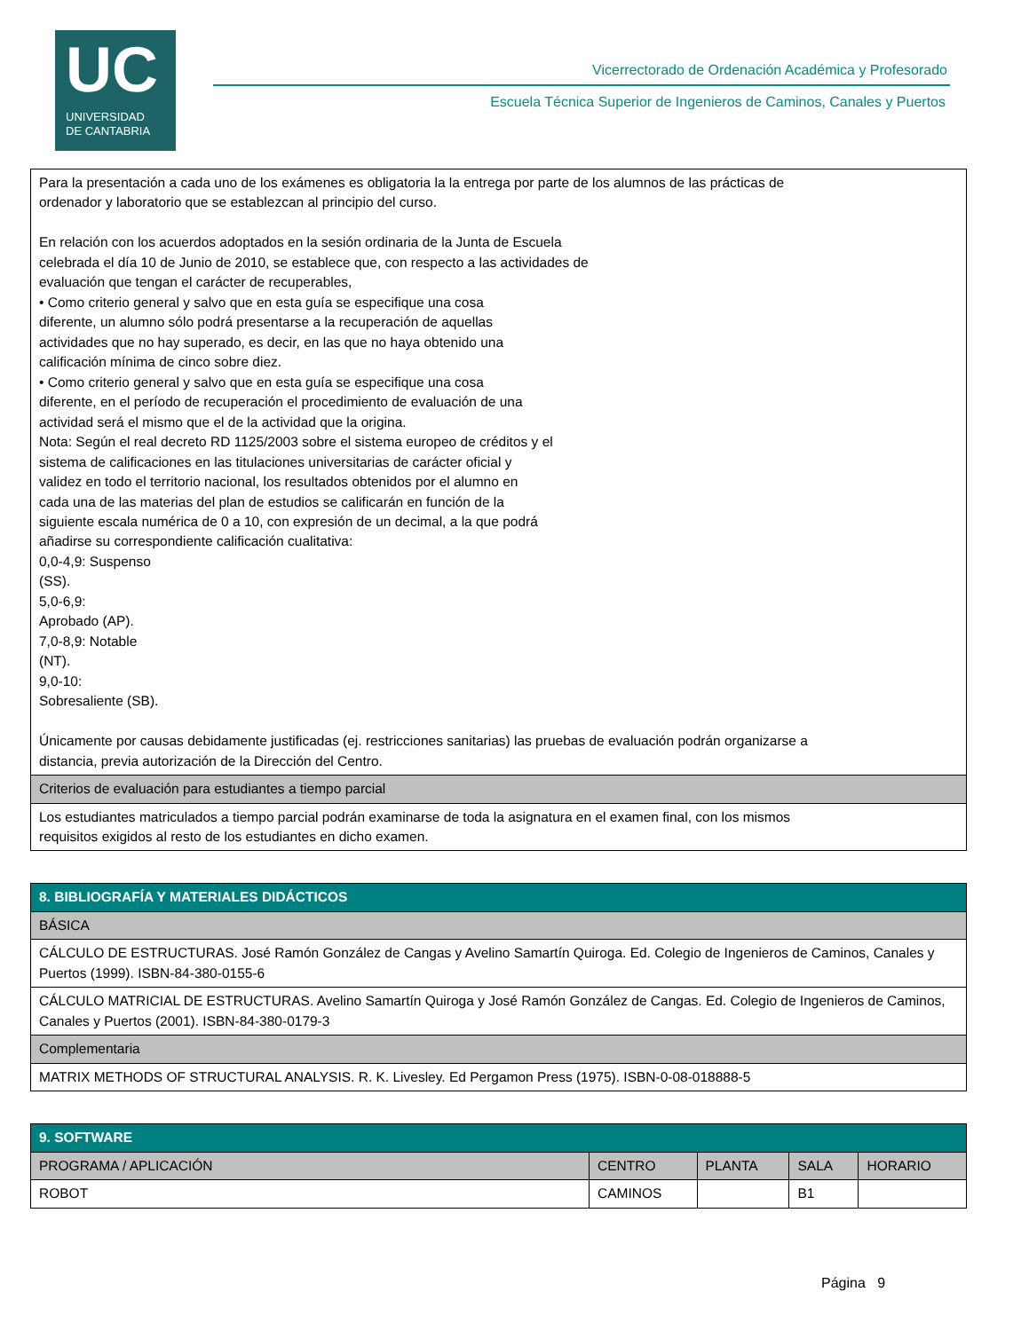UC
UNIVERSIDAD
DE CANTABRIA
Vicerrectorado de Ordenación Académica y Profesorado
Escuela Técnica Superior de Ingenieros de Caminos, Canales y Puertos
| Para la presentación a cada uno de los exámenes es obligatoria la la entrega por parte de los alumnos de las prácticas de ordenador y laboratorio que se establezcan al principio del curso. En relación con los acuerdos adoptados en la sesión ordinaria de la Junta de Escuela celebrada el día 10 de Junio de 2010, se establece que, con respecto a las actividades de evaluación que tengan el carácter de recuperables, • Como criterio general y salvo que en esta guía se especifique una cosa diferente, un alumno sólo podrá presentarse a la recuperación de aquellas actividades que no hay superado, es decir, en las que no haya obtenido una calificación mínima de cinco sobre diez. • Como criterio general y salvo que en esta guía se especifique una cosa diferente, en el período de recuperación el procedimiento de evaluación de una actividad será el mismo que el de la actividad que la origina. Nota: Según el real decreto RD 1125/2003 sobre el sistema europeo de créditos y el sistema de calificaciones en las titulaciones universitarias de carácter oficial y validez en todo el territorio nacional, los resultados obtenidos por el alumno en cada una de las materias del plan de estudios se calificarán en función de la siguiente escala numérica de 0 a 10, con expresión de un decimal, a la que podrá añadirse su correspondiente calificación cualitativa: 0,0-4,9: Suspenso (SS). 5,0-6,9: Aprobado (AP). 7,0-8,9: Notable (NT). 9,0-10: Sobresaliente (SB). Únicamente por causas debidamente justificadas (ej. restricciones sanitarias) las pruebas de evaluación podrán organizarse a distancia, previa autorización de la Dirección del Centro. |
| Criterios de evaluación para estudiantes a tiempo parcial |
| Los estudiantes matriculados a tiempo parcial podrán examinarse de toda la asignatura en el examen final, con los mismos requisitos exigidos al resto de los estudiantes en dicho examen. |
| 8. BIBLIOGRAFÍA Y MATERIALES DIDÁCTICOS |
| --- |
| BÁSICA |
| CÁLCULO DE ESTRUCTURAS. José Ramón González de Cangas y Avelino Samartín Quiroga. Ed. Colegio de Ingenieros de Caminos, Canales y Puertos (1999). ISBN-84-380-0155-6 |
| CÁLCULO MATRICIAL DE ESTRUCTURAS. Avelino Samartín Quiroga y José Ramón González de Cangas. Ed. Colegio de Ingenieros de Caminos, Canales y Puertos (2001). ISBN-84-380-0179-3 |
| Complementaria |
| MATRIX METHODS OF STRUCTURAL ANALYSIS. R. K. Livesley. Ed Pergamon Press (1975). ISBN-0-08-018888-5 |
| 9. SOFTWARE | | | | |
| --- | --- | --- | --- | --- |
| PROGRAMA / APLICACIÓN | CENTRO | PLANTA | SALA | HORARIO |
| ROBOT | CAMINOS | | B1 | |
Página 9